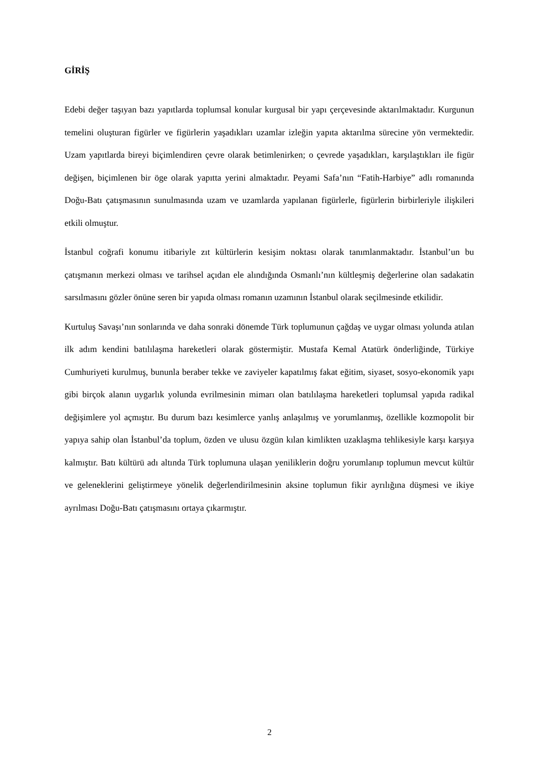GİRİŞ
Edebi değer taşıyan bazı yapıtlarda toplumsal konular kurgusal bir yapı çerçevesinde aktarılmaktadır. Kurgunun temelini oluşturan figürler ve figürlerin yaşadıkları uzamlar izleğin yapıta aktarılma sürecine yön vermektedir. Uzam yapıtlarda bireyi biçimlendiren çevre olarak betimlenirken; o çevrede yaşadıkları, karşılaştıkları ile figür değişen, biçimlenen bir öge olarak yapıtta yerini almaktadır. Peyami Safa’nın “Fatih-Harbiye” adlı romanında Doğu-Batı çatışmasının sunulmasında uzam ve uzamlarda yapılanan figürlerle, figürlerin birbirleriyle ilişkileri etkili olmuştur.
İstanbul coğrafi konumu itibariyle zıt kültürlerin kesişim noktası olarak tanımlanmaktadır. İstanbul’un bu çatışmanın merkezi olması ve tarihsel açıdan ele alındığında Osmanlı’nın kültleşmiş değerlerine olan sadakatin sarsılmasını gözler önüne seren bir yapıda olması romanın uzamının İstanbul olarak seçilmesinde etkilidir.
Kurtuluş Savaşı’nın sonlarında ve daha sonraki dönemde Türk toplumunun çağdaş ve uygar olması yolunda atılan ilk adım kendini batılılaşma hareketleri olarak göstermiştir. Mustafa Kemal Atatürk önderliğinde, Türkiye Cumhuriyeti kurulmuş, bununla beraber tekke ve zaviyeler kapatılmış fakat eğitim, siyaset, sosyo-ekonomik yapı gibi birçok alanın uygarlık yolunda evrilmesinin mimarı olan batılılaşma hareketleri toplumsal yapıda radikal değişimlere yol açmıştır. Bu durum bazı kesimlerce yanlış anlaşılmış ve yorumlanmış, özellikle kozmopolit bir yapıya sahip olan İstanbul’da toplum, özden ve ulusu özgün kılan kimlikten uzaklaşma tehlikesiyle karşı karşıya kalmıştır. Batı kültürü adı altında Türk toplumuna ulaşan yeniliklerin doğru yorumlanıp toplumun mevcut kültür ve geleneklerini geliştirmeye yönelik değerlendirilmesinin aksine toplumun fikir ayrılığına düşmesi ve ikiye ayrılması Doğu-Batı çatışmasını ortaya çıkarmıştır.
2